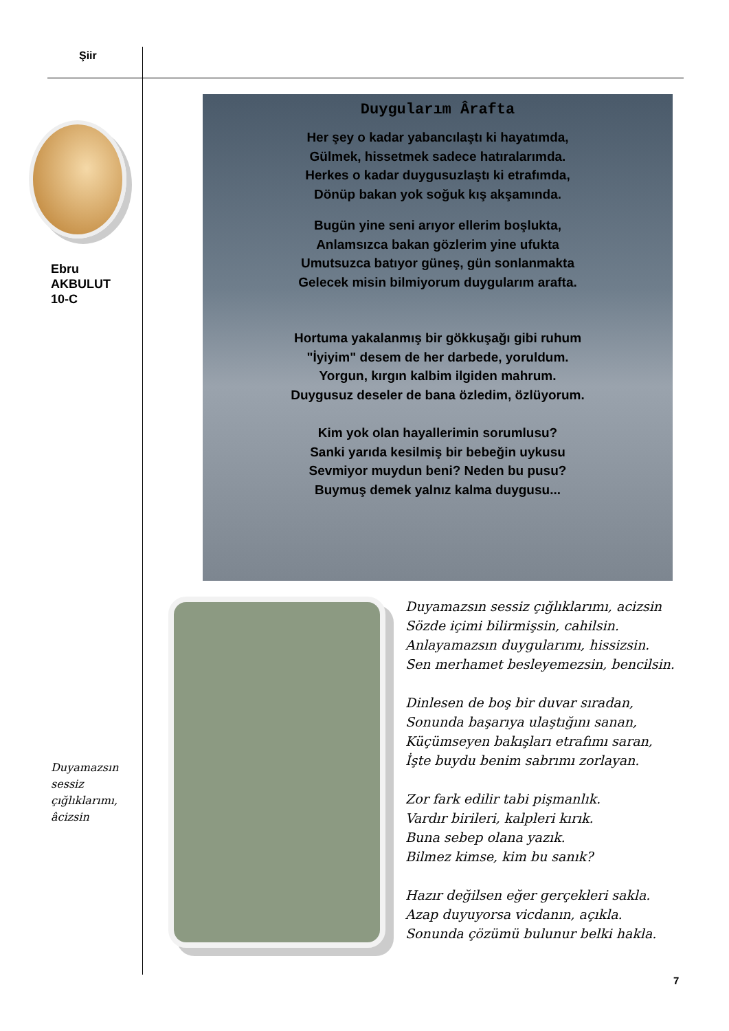Şiir
Ebru
AKBULUT
10-C
Duygularım Ârafta
Her şey o kadar yabancılaştı ki hayatımda,
Gülmek, hissetmek sadece hatıralarımda.
Herkes o kadar duygusuzlaştı ki etrafımda,
Dönüp bakan yok soğuk kış akşamında.
Bugün yine seni arıyor ellerim boşlukta,
Anlamsızca bakan gözlerim yine ufukta
Umutsuzca batıyor güneş, gün sonlanmakta
Gelecek misin bilmiyorum duygularım arafta.
Hortuma yakalanmış bir gökkuşağı gibi ruhum
"İyiyim" desem de her darbede, yoruldum.
Yorgun, kırgın kalbim ilgiden mahrum.
Duygusuz deseler de bana özledim, özlüyorum.
Kim yok olan hayallerimin sorumlusu?
Sanki yarıda kesilmiş bir bebeğin uykusu
Sevmiyor muydun beni? Neden bu pusu?
Buymuş demek yalnız kalma duygusu...
Duyamazsın sessiz çığlıklarımı, acizsin
Sözde içimi bilirmişsin, cahilsin.
Anlayamazsın duygularımı, hissizsin.
Sen merhamet besleyemezsin, bencilsin.
Dinlesen de boş bir duvar sıradan,
Sonunda başarıya ulaştığını sanan,
Küçümseyen bakışları etrafımı saran,
İşte buydu benim sabrımı zorlayan.
Zor fark edilir tabi pişmanlık.
Vardır birileri, kalpleri kırık.
Buna sebep olana yazık.
Bilmez kimse, kim bu sanık?
Hazır değilsen eğer gerçekleri sakla.
Azap duyuyorsa vicdanın, açıkla.
Sonunda çözümü bulunur belki hakla.
Duyamazsın
sessiz
çığlıklarımı,
âcizsin
7